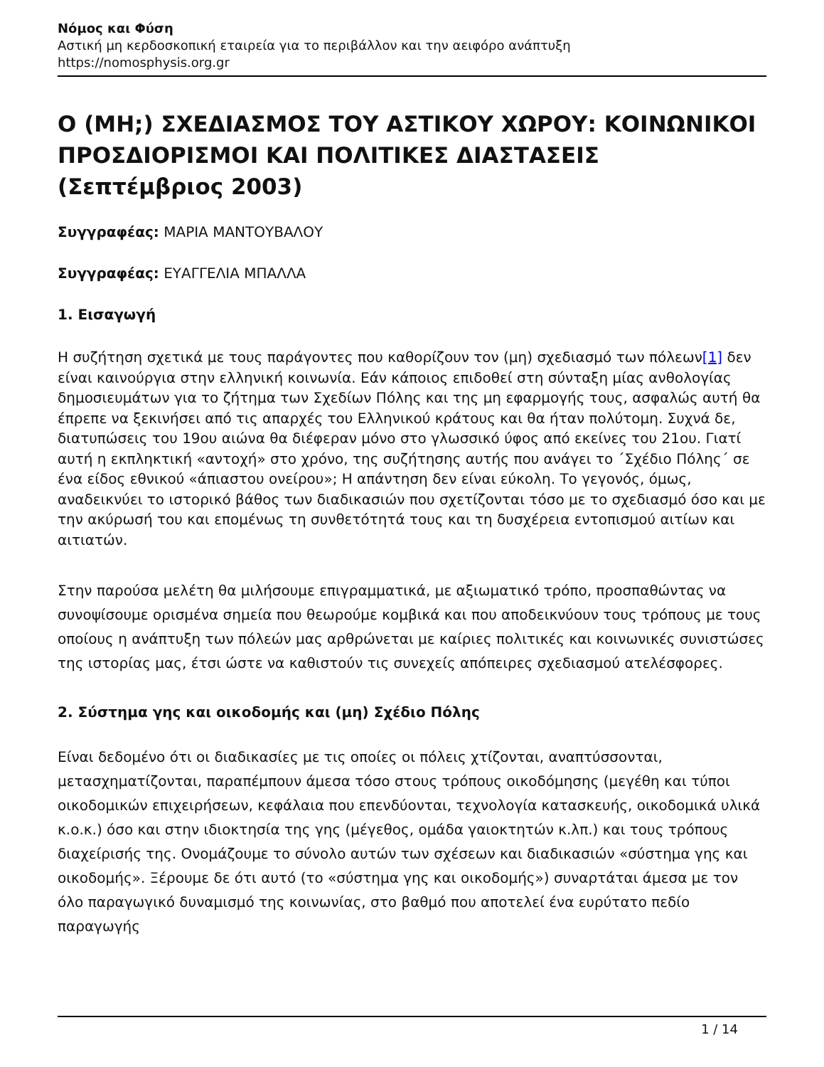Νόμος και Φύση
Αστική μη κερδοσκοπική εταιρεία για το περιβάλλον και την αειφόρο ανάπτυξη
https://nomosphysis.org.gr
Ο (ΜΗ;) ΣΧΕΔΙΑΣΜΟΣ ΤΟΥ ΑΣΤΙΚΟΥ ΧΩΡΟΥ: ΚΟΙΝΩΝΙΚΟΙ ΠΡΟΣΔΙΟΡΙΣΜΟΙ ΚΑΙ ΠΟΛΙΤΙΚΕΣ ΔΙΑΣΤΑΣΕΙΣ (Σεπτέμβριος 2003)
Συγγραφέας: ΜΑΡΙΑ ΜΑΝΤΟΥΒΑΛΟΥ
Συγγραφέας: ΕΥΑΓΓΕΛΙΑ ΜΠΑΛΛΑ
1. Εισαγωγή
Η συζήτηση σχετικά με τους παράγοντες που καθορίζουν τον (μη) σχεδιασμό των πόλεων[1] δεν είναι καινούργια στην ελληνική κοινωνία. Εάν κάποιος επιδοθεί στη σύνταξη μίας ανθολογίας δημοσιευμάτων για το ζήτημα των Σχεδίων Πόλης και της μη εφαρμογής τους, ασφαλώς αυτή θα έπρεπε να ξεκινήσει από τις απαρχές του Ελληνικού κράτους και θα ήταν πολύτομη. Συχνά δε, διατυπώσεις του 19ου αιώνα θα διέφεραν μόνο στο γλωσσικό ύφος από εκείνες του 21ου. Γιατί αυτή η εκπληκτική «αντοχή» στο χρόνο, της συζήτησης αυτής που ανάγει το ΄Σχέδιο Πόλης΄ σε ένα είδος εθνικού «άπιαστου ονείρου»; Η απάντηση δεν είναι εύκολη. Το γεγονός, όμως, αναδεικνύει το ιστορικό βάθος των διαδικασιών που σχετίζονται τόσο με το σχεδιασμό όσο και με την ακύρωσή του και επομένως τη συνθετότητά τους και τη δυσχέρεια εντοπισμού αιτίων και αιτιατών.
Στην παρούσα μελέτη θα μιλήσουμε επιγραμματικά, με αξιωματικό τρόπο, προσπαθώντας να συνοψίσουμε ορισμένα σημεία που θεωρούμε κομβικά και που αποδεικνύουν τους τρόπους με τους οποίους η ανάπτυξη των πόλεών μας αρθρώνεται με καίριες πολιτικές και κοινωνικές συνιστώσες της ιστορίας μας, έτσι ώστε να καθιστούν τις συνεχείς απόπειρες σχεδιασμού ατελέσφορες.
2. Σύστημα γης και οικοδομής και (μη) Σχέδιο Πόλης
Είναι δεδομένο ότι οι διαδικασίες με τις οποίες οι πόλεις χτίζονται, αναπτύσσονται, μετασχηματίζονται, παραπέμπουν άμεσα τόσο στους τρόπους οικοδόμησης (μεγέθη και τύποι οικοδομικών επιχειρήσεων, κεφάλαια που επενδύονται, τεχνολογία κατασκευής, οικοδομικά υλικά κ.ο.κ.) όσο και στην ιδιοκτησία της γης (μέγεθος, ομάδα γαιοκτητών κ.λπ.) και τους τρόπους διαχείρισής της. Ονομάζουμε το σύνολο αυτών των σχέσεων και διαδικασιών «σύστημα γης και οικοδομής». Ξέρουμε δε ότι αυτό (το «σύστημα γης και οικοδομής») συναρτάται άμεσα με τον όλο παραγωγικό δυναμισμό της κοινωνίας, στο βαθμό που αποτελεί ένα ευρύτατο πεδίο παραγωγής
1 / 14